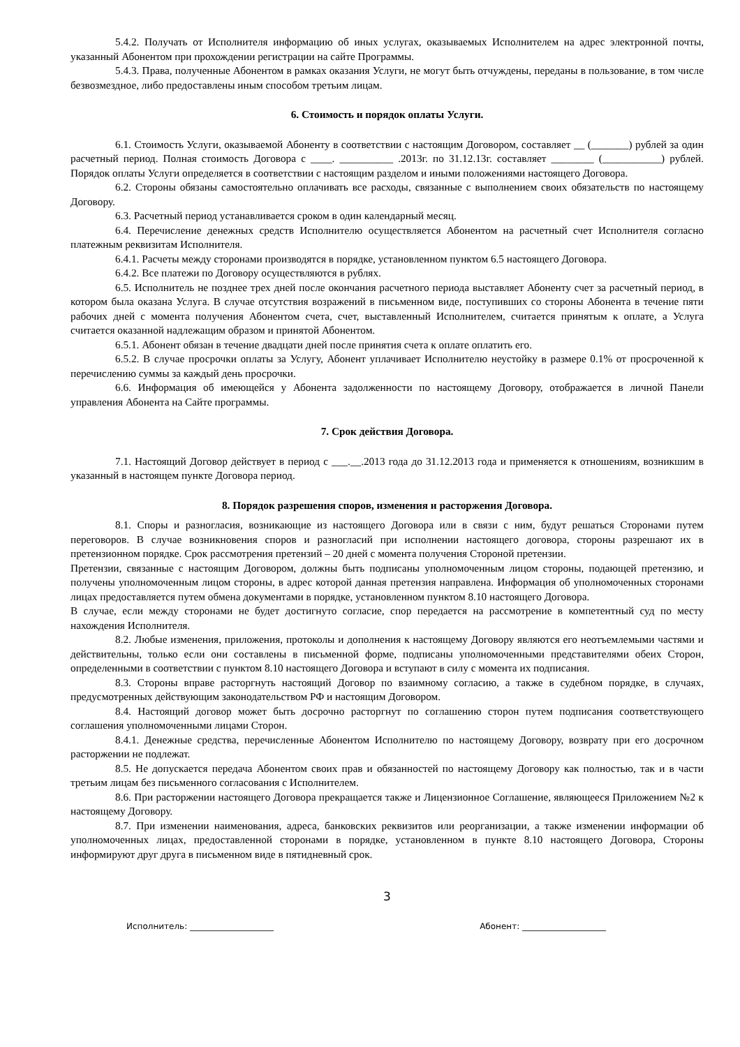5.4.2. Получать от Исполнителя информацию об иных услугах, оказываемых Исполнителем на адрес электронной почты, указанный Абонентом при прохождении регистрации на сайте Программы.
5.4.3. Права, полученные Абонентом в рамках оказания Услуги, не могут быть отчуждены, переданы в пользование, в том числе безвозмездное, либо предоставлены иным способом третьим лицам.
6. Стоимость и порядок оплаты Услуги.
6.1. Стоимость Услуги, оказываемой Абоненту в соответствии с настоящим Договором, составляет __ (_______) рублей за один расчетный период. Полная стоимость Договора с ____. __________ .2013г. по 31.12.13г. составляет ________ (___________) рублей. Порядок оплаты Услуги определяется в соответствии с настоящим разделом и иными положениями настоящего Договора.
6.2. Стороны обязаны самостоятельно оплачивать все расходы, связанные с выполнением своих обязательств по настоящему Договору.
6.3. Расчетный период устанавливается сроком в один календарный месяц.
6.4. Перечисление денежных средств Исполнителю осуществляется Абонентом на расчетный счет Исполнителя согласно платежным реквизитам Исполнителя.
6.4.1. Расчеты между сторонами производятся в порядке, установленном пунктом 6.5 настоящего Договора.
6.4.2. Все платежи по Договору осуществляются в рублях.
6.5. Исполнитель не позднее трех дней после окончания расчетного периода выставляет Абоненту счет за расчетный период, в котором была оказана Услуга. В случае отсутствия возражений в письменном виде, поступивших со стороны Абонента в течение пяти рабочих дней с момента получения Абонентом счета, счет, выставленный Исполнителем, считается принятым к оплате, а Услуга считается оказанной надлежащим образом и принятой Абонентом.
6.5.1. Абонент обязан в течение двадцати дней после принятия счета к оплате оплатить его.
6.5.2. В случае просрочки оплаты за Услугу, Абонент уплачивает Исполнителю неустойку в размере 0.1% от просроченной к перечислению суммы за каждый день просрочки.
6.6. Информация об имеющейся у Абонента задолженности по настоящему Договору, отображается в личной Панели управления Абонента на Сайте программы.
7. Срок действия Договора.
7.1. Настоящий Договор действует в период с ___.__.2013 года до 31.12.2013 года и применяется к отношениям, возникшим в указанный в настоящем пункте Договора период.
8. Порядок разрешения споров, изменения и расторжения Договора.
8.1. Споры и разногласия, возникающие из настоящего Договора или в связи с ним, будут решаться Сторонами путем переговоров. В случае возникновения споров и разногласий при исполнении настоящего договора, стороны разрешают их в претензионном порядке. Срок рассмотрения претензий – 20 дней с момента получения Стороной претензии.
Претензии, связанные с настоящим Договором, должны быть подписаны уполномоченным лицом стороны, подающей претензию, и получены уполномоченным лицом стороны, в адрес которой данная претензия направлена. Информация об уполномоченных сторонами лицах предоставляется путем обмена документами в порядке, установленном пунктом 8.10 настоящего Договора.
В случае, если между сторонами не будет достигнуто согласие, спор передается на рассмотрение в компетентный суд по месту нахождения Исполнителя.
8.2. Любые изменения, приложения, протоколы и дополнения к настоящему Договору являются его неотъемлемыми частями и действительны, только если они составлены в письменной форме, подписаны уполномоченными представителями обеих Сторон, определенными в соответствии с пунктом 8.10 настоящего Договора и вступают в силу с момента их подписания.
8.3. Стороны вправе расторгнуть настоящий Договор по взаимному согласию, а также в судебном порядке, в случаях, предусмотренных действующим законодательством РФ и настоящим Договором.
8.4. Настоящий договор может быть досрочно расторгнут по соглашению сторон путем подписания соответствующего соглашения уполномоченными лицами Сторон.
8.4.1. Денежные средства, перечисленные Абонентом Исполнителю по настоящему Договору, возврату при его досрочном расторжении не подлежат.
8.5. Не допускается передача Абонентом своих прав и обязанностей по настоящему Договору как полностью, так и в части третьим лицам без письменного согласования с Исполнителем.
8.6. При расторжении настоящего Договора прекращается также и Лицензионное Соглашение, являющееся Приложением №2 к настоящему Договору.
8.7. При изменении наименования, адреса, банковских реквизитов или реорганизации, а также изменении информации об уполномоченных лицах, предоставленной сторонами в порядке, установленном в пункте 8.10 настоящего Договора, Стороны информируют друг друга в письменном виде в пятидневный срок.
3
Исполнитель: ____________________ Абонент: ____________________